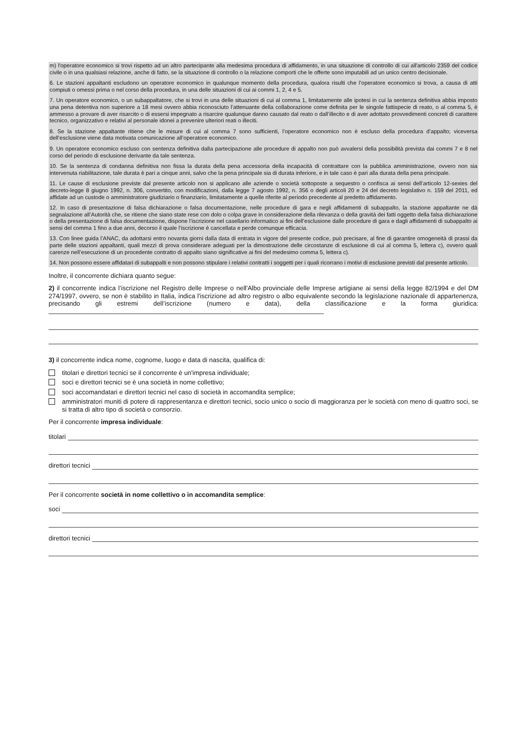m) l'operatore economico si trovi rispetto ad un altro partecipante alla medesima procedura di affidamento, in una situazione di controllo di cui all'articolo 2359 del codice civile o in una qualsiasi relazione, anche di fatto, se la situazione di controllo o la relazione comporti che le offerte sono imputabili ad un unico centro decisionale.
6. Le stazioni appaltanti escludono un operatore economico in qualunque momento della procedura, qualora risulti che l’operatore economico si trova, a causa di atti compiuti o omessi prima o nel corso della procedura, in una delle situazioni di cui ai commi 1, 2, 4 e 5.
7. Un operatore economico, o un subappaltatore, che si trovi in una delle situazioni di cui al comma 1, limitatamente alle ipotesi in cui la sentenza definitiva abbia imposto una pena detentiva non superiore a 18 mesi ovvero abbia riconosciuto l’attenuante della collaborazione come definita per le singole fattispecie di reato, o al comma 5, è ammesso a provare di aver risarcito o di essersi impegnato a risarcire qualunque danno causato dal reato o dall’illecito e di aver adottato provvedimenti concreti di carattere tecnico, organizzativo e relativi al personale idonei a prevenire ulteriori reati o illeciti.
8. Se la stazione appaltante ritiene che le misure di cui al comma 7 sono sufficienti, l’operatore economico non è escluso della procedura d’appalto; viceversa dell’esclusione viene data motivata comunicazione all’operatore economico.
9. Un operatore economico escluso con sentenza definitiva dalla partecipazione alle procedure di appalto non può avvalersi della possibilità prevista dai commi 7 e 8 nel corso del periodo di esclusione derivante da tale sentenza.
10. Se la sentenza di condanna definitiva non fissa la durata della pena accessoria della incapacità di contrattare con la pubblica amministrazione, ovvero non sia intervenuta riabilitazione, tale durata è pari a cinque anni, salvo che la pena principale sia di durata inferiore, e in tale caso è pari alla durata della pena principale.
11. Le cause di esclusione previste dal presente articolo non si applicano alle aziende o società sottoposte a sequestro o confisca ai sensi dell’articolo 12-sexies del decreto-legge 8 giugno 1992, n. 306, convertito, con modificazioni, dalla legge 7 agosto 1992, n. 356 o degli articoli 20 e 24 del decreto legislativo n. 159 del 2011, ed affidate ad un custode o amministratore giudiziario o finanziario, limitatamente a quelle riferite al periodo precedente al predetto affidamento.
12. In caso di presentazione di falsa dichiarazione o falsa documentazione, nelle procedure di gara e negli affidamenti di subappalto, la stazione appaltante ne dà segnalazione all’Autorità che, se ritiene che siano state rese con dolo o colpa grave in considerazione della rilevanza o della gravità dei fatti oggetto della falsa dichiarazione o della presentazione di falsa documentazione, dispone l’iscrizione nel casellario informatico ai fini dell’esclusione dalle procedure di gara e dagli affidamenti di subappalto ai sensi del comma 1 fino a due anni, decorso il quale l’iscrizione è cancellata e perde comunque efficacia.
13. Con linee guida l’ANAC, da adottarsi entro novanta giorni dalla data di entrata in vigore del presente codice, può precisare, al fine di garantire omogeneità di prassi da parte delle stazioni appaltanti, quali mezzi di prova considerare adeguati per la dimostrazione delle circostanze di esclusione di cui al comma 5, lettera c), ovvero quali carenze nell’esecuzione di un procedente contratto di appalto siano significative ai fini del medesimo comma 5, lettera c).
14. Non possono essere affidatari di subappalti e non possono stipulare i relativi contratti i soggetti per i quali ricorrano i motivi di esclusione previsti dal presente articolo.
Inoltre, il concorrente dichiara quanto segue:
2) il concorrente indica l’iscrizione nel Registro delle Imprese o nell'Albo provinciale delle Imprese artigiane ai sensi della legge 82/1994 e del DM 274/1997, ovvero, se non è stabilito in Italia, indica l'iscrizione ad altro registro o albo equivalente secondo la legislazione nazionale di appartenenza, precisando gli estremi dell’iscrizione (numero e data), della classificazione e la forma giuridica:
3) il concorrente indica nome, cognome, luogo e data di nascita, qualifica di:
titolari e direttori tecnici se il concorrente è un'impresa individuale;
soci e direttori tecnici se è una società in nome collettivo;
soci accomandatari e direttori tecnici nel caso di società in accomandita semplice;
amministratori muniti di potere di rappresentanza e direttori tecnici, socio unico o socio di maggioranza per le società con meno di quattro soci, se si tratta di altro tipo di società o consorzio.
Per il concorrente impresa individuale:
titolari
direttori tecnici
Per il concorrente società in nome collettivo o in accomandita semplice:
soci
direttori tecnici